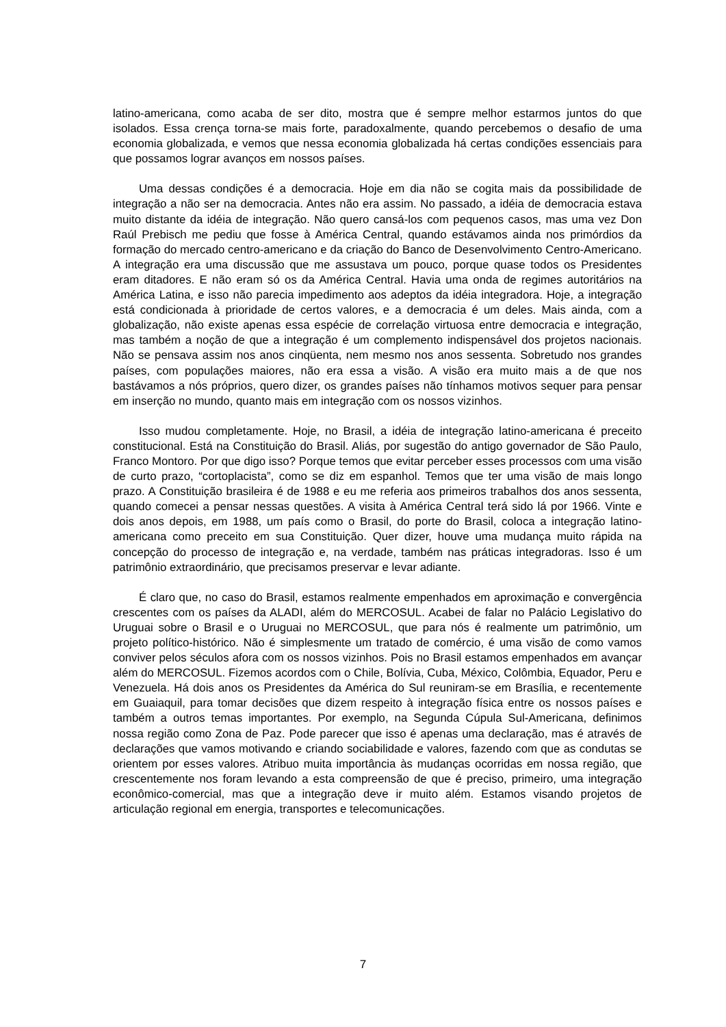latino-americana, como acaba de ser dito, mostra que é sempre melhor estarmos juntos do que isolados. Essa crença torna-se mais forte, paradoxalmente, quando percebemos o desafio de uma economia globalizada, e vemos que nessa economia globalizada há certas condições essenciais para que possamos lograr avanços em nossos países.
Uma dessas condições é a democracia. Hoje em dia não se cogita mais da possibilidade de integração a não ser na democracia. Antes não era assim. No passado, a idéia de democracia estava muito distante da idéia de integração. Não quero cansá-los com pequenos casos, mas uma vez Don Raúl Prebisch me pediu que fosse à América Central, quando estávamos ainda nos primórdios da formação do mercado centro-americano e da criação do Banco de Desenvolvimento Centro-Americano. A integração era uma discussão que me assustava um pouco, porque quase todos os Presidentes eram ditadores. E não eram só os da América Central. Havia uma onda de regimes autoritários na América Latina, e isso não parecia impedimento aos adeptos da idéia integradora. Hoje, a integração está condicionada à prioridade de certos valores, e a democracia é um deles. Mais ainda, com a globalização, não existe apenas essa espécie de correlação virtuosa entre democracia e integração, mas também a noção de que a integração é um complemento indispensável dos projetos nacionais. Não se pensava assim nos anos cinqüenta, nem mesmo nos anos sessenta. Sobretudo nos grandes países, com populações maiores, não era essa a visão. A visão era muito mais a de que nos bastávamos a nós próprios, quero dizer, os grandes países não tínhamos motivos sequer para pensar em inserção no mundo, quanto mais em integração com os nossos vizinhos.
Isso mudou completamente. Hoje, no Brasil, a idéia de integração latino-americana é preceito constitucional. Está na Constituição do Brasil. Aliás, por sugestão do antigo governador de São Paulo, Franco Montoro. Por que digo isso? Porque temos que evitar perceber esses processos com uma visão de curto prazo, “cortoplacista”, como se diz em espanhol. Temos que ter uma visão de mais longo prazo. A Constituição brasileira é de 1988 e eu me referia aos primeiros trabalhos dos anos sessenta, quando comecei a pensar nessas questões. A visita à América Central terá sido lá por 1966. Vinte e dois anos depois, em 1988, um país como o Brasil, do porte do Brasil, coloca a integração latino-americana como preceito em sua Constituição. Quer dizer, houve uma mudança muito rápida na concepção do processo de integração e, na verdade, também nas práticas integradoras. Isso é um patrimônio extraordinário, que precisamos preservar e levar adiante.
É claro que, no caso do Brasil, estamos realmente empenhados em aproximação e convergência crescentes com os países da ALADI, além do MERCOSUL. Acabei de falar no Palácio Legislativo do Uruguai sobre o Brasil e o Uruguai no MERCOSUL, que para nós é realmente um patrimônio, um projeto político-histórico. Não é simplesmente um tratado de comércio, é uma visão de como vamos conviver pelos séculos afora com os nossos vizinhos. Pois no Brasil estamos empenhados em avançar além do MERCOSUL. Fizemos acordos com o Chile, Bolívia, Cuba, México, Colômbia, Equador, Peru e Venezuela. Há dois anos os Presidentes da América do Sul reuniram-se em Brasília, e recentemente em Guaiaquil, para tomar decisões que dizem respeito à integração física entre os nossos países e também a outros temas importantes. Por exemplo, na Segunda Cúpula Sul-Americana, definimos nossa região como Zona de Paz. Pode parecer que isso é apenas uma declaração, mas é através de declarações que vamos motivando e criando sociabilidade e valores, fazendo com que as condutas se orientem por esses valores. Atribuo muita importância às mudanças ocorridas em nossa região, que crescentemente nos foram levando a esta compreensão de que é preciso, primeiro, uma integração econômico-comercial, mas que a integração deve ir muito além. Estamos visando projetos de articulação regional em energia, transportes e telecomunicações.
7